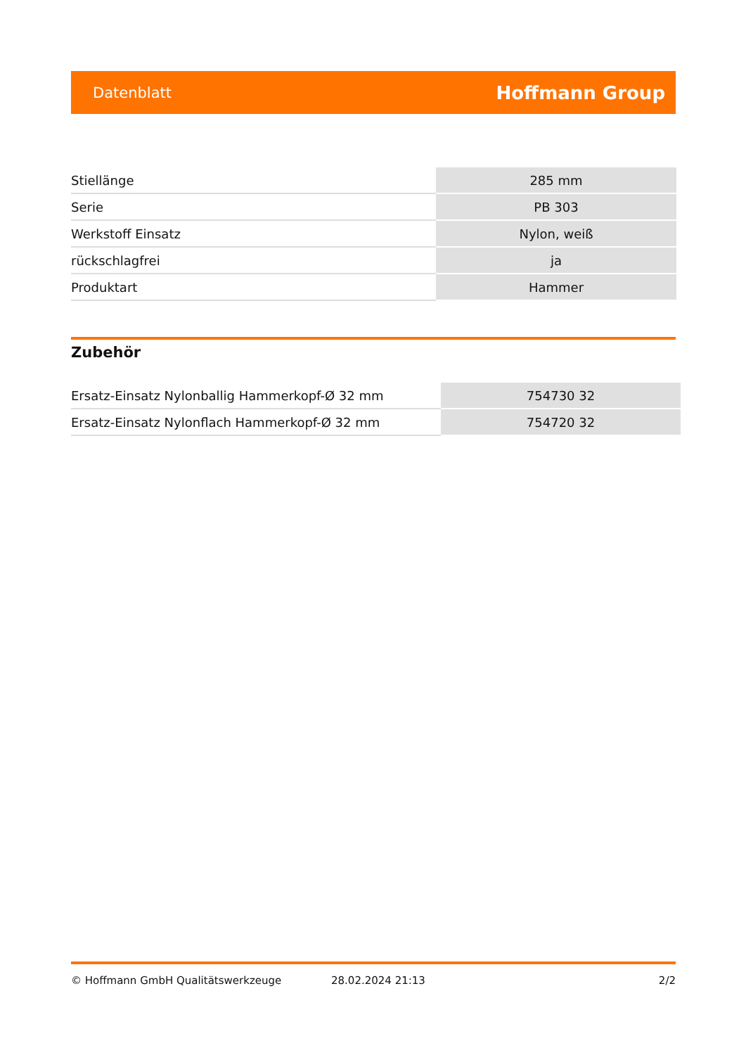Datenblatt Hoffmann Group
| Stiellänge | 285 mm |
| Serie | PB 303 |
| Werkstoff Einsatz | Nylon, weiß |
| rückschlagfrei | ja |
| Produktart | Hammer |
Zubehör
| Ersatz-Einsatz Nylonballig Hammerkopf-Ø 32 mm | 754730 32 |
| Ersatz-Einsatz Nylonflach Hammerkopf-Ø 32 mm | 754720 32 |
© Hoffmann GmbH Qualitätswerkzeuge 28.02.2024 21:13 2/2